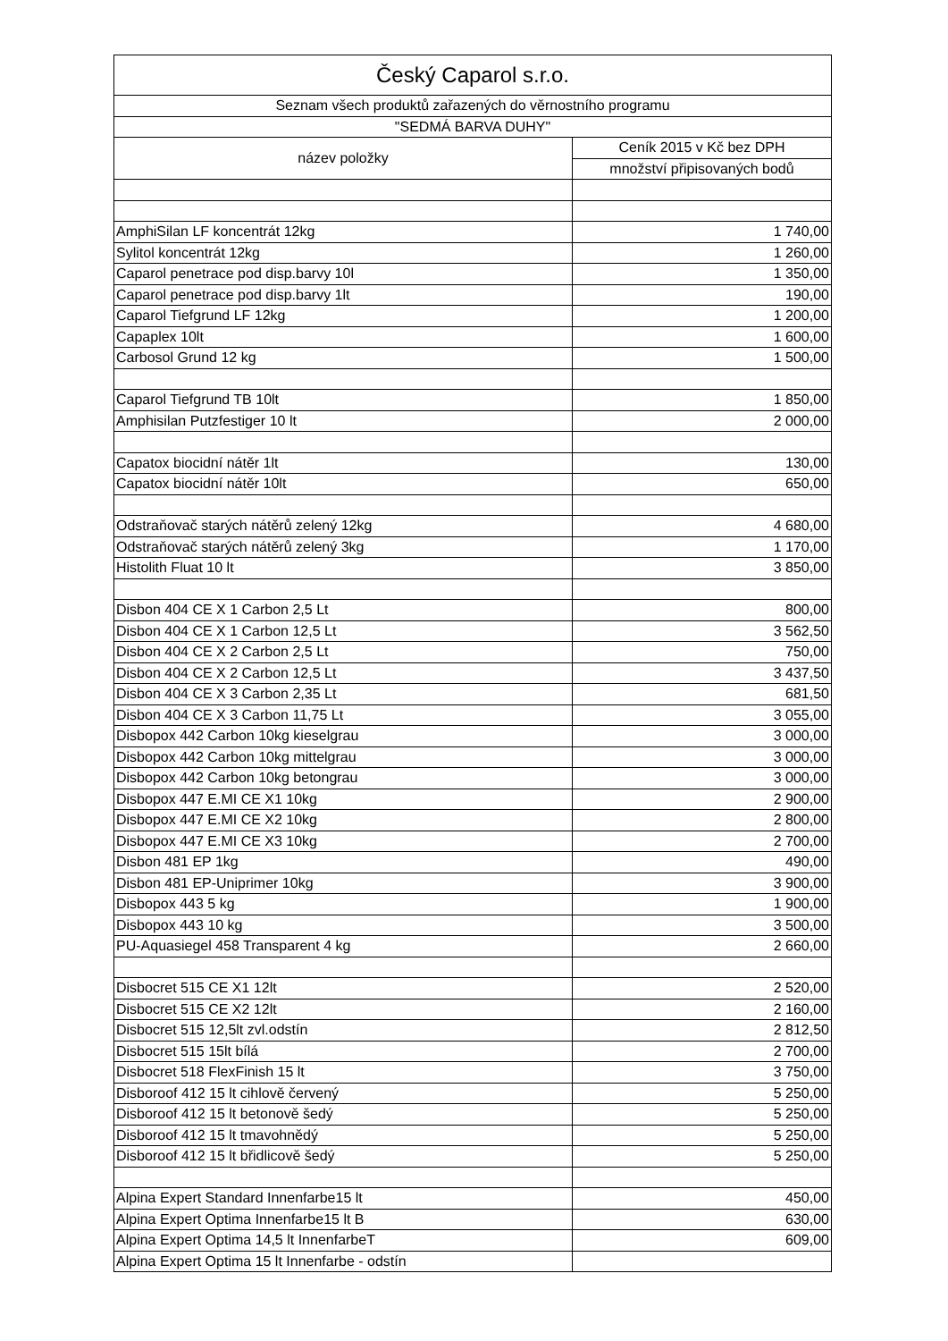| Český Caparol s.r.o. | |
| --- | --- |
| Seznam všech produktů zařazených do věrnostního programu | |
| "SEDMÁ BARVA DUHY" | |
| název položky | Ceník 2015 v Kč bez DPH |
| | množství připisovaných bodů |
| AmphiSilan LF koncentrát 12kg | 1 740,00 |
| Sylitol koncentrát 12kg | 1 260,00 |
| Caparol penetrace pod disp.barvy 10l | 1 350,00 |
| Caparol penetrace pod disp.barvy 1lt | 190,00 |
| Caparol Tiefgrund LF 12kg | 1 200,00 |
| Capaplex 10lt | 1 600,00 |
| Carbosol Grund 12 kg | 1 500,00 |
| Caparol Tiefgrund TB 10lt | 1 850,00 |
| Amphisilan Putzfestiger 10 lt | 2 000,00 |
| Capatox biocidní nátěr 1lt | 130,00 |
| Capatox biocidní nátěr 10lt | 650,00 |
| Odstraňovač starých nátěrů zelený 12kg | 4 680,00 |
| Odstraňovač starých nátěrů zelený 3kg | 1 170,00 |
| Histolith Fluat 10 lt | 3 850,00 |
| Disbon 404 CE X 1 Carbon 2,5 Lt | 800,00 |
| Disbon 404 CE X 1 Carbon 12,5 Lt | 3 562,50 |
| Disbon 404 CE X 2 Carbon 2,5 Lt | 750,00 |
| Disbon 404 CE X 2 Carbon 12,5 Lt | 3 437,50 |
| Disbon 404 CE X 3 Carbon 2,35 Lt | 681,50 |
| Disbon 404 CE X 3 Carbon 11,75 Lt | 3 055,00 |
| Disbopox 442 Carbon 10kg kieselgrau | 3 000,00 |
| Disbopox 442 Carbon 10kg mittelgrau | 3 000,00 |
| Disbopox 442 Carbon 10kg betongrau | 3 000,00 |
| Disbopox 447 E.MI CE X1 10kg | 2 900,00 |
| Disbopox 447 E.MI CE X2 10kg | 2 800,00 |
| Disbopox 447 E.MI CE X3 10kg | 2 700,00 |
| Disbon 481 EP 1kg | 490,00 |
| Disbon 481 EP-Uniprimer 10kg | 3 900,00 |
| Disbopox 443 5 kg | 1 900,00 |
| Disbopox 443 10 kg | 3 500,00 |
| PU-Aquasiegel 458 Transparent 4 kg | 2 660,00 |
| Disbocret 515 CE X1 12lt | 2 520,00 |
| Disbocret 515 CE X2 12lt | 2 160,00 |
| Disbocret 515 12,5lt zvl.odstín | 2 812,50 |
| Disbocret 515 15lt bílá | 2 700,00 |
| Disbocret 518 FlexFinish 15 lt | 3 750,00 |
| Disboroof 412 15 lt cihlově červený | 5 250,00 |
| Disboroof 412 15 lt betonově šedý | 5 250,00 |
| Disboroof 412 15 lt tmavohnědý | 5 250,00 |
| Disboroof 412 15 lt břidlicově šedý | 5 250,00 |
| Alpina Expert Standard Innenfarbe15 lt | 450,00 |
| Alpina Expert Optima Innenfarbe15 lt B | 630,00 |
| Alpina Expert Optima 14,5 lt InnenfarbeT | 609,00 |
| Alpina Expert Optima 15 lt Innenfarbe - odstín | |